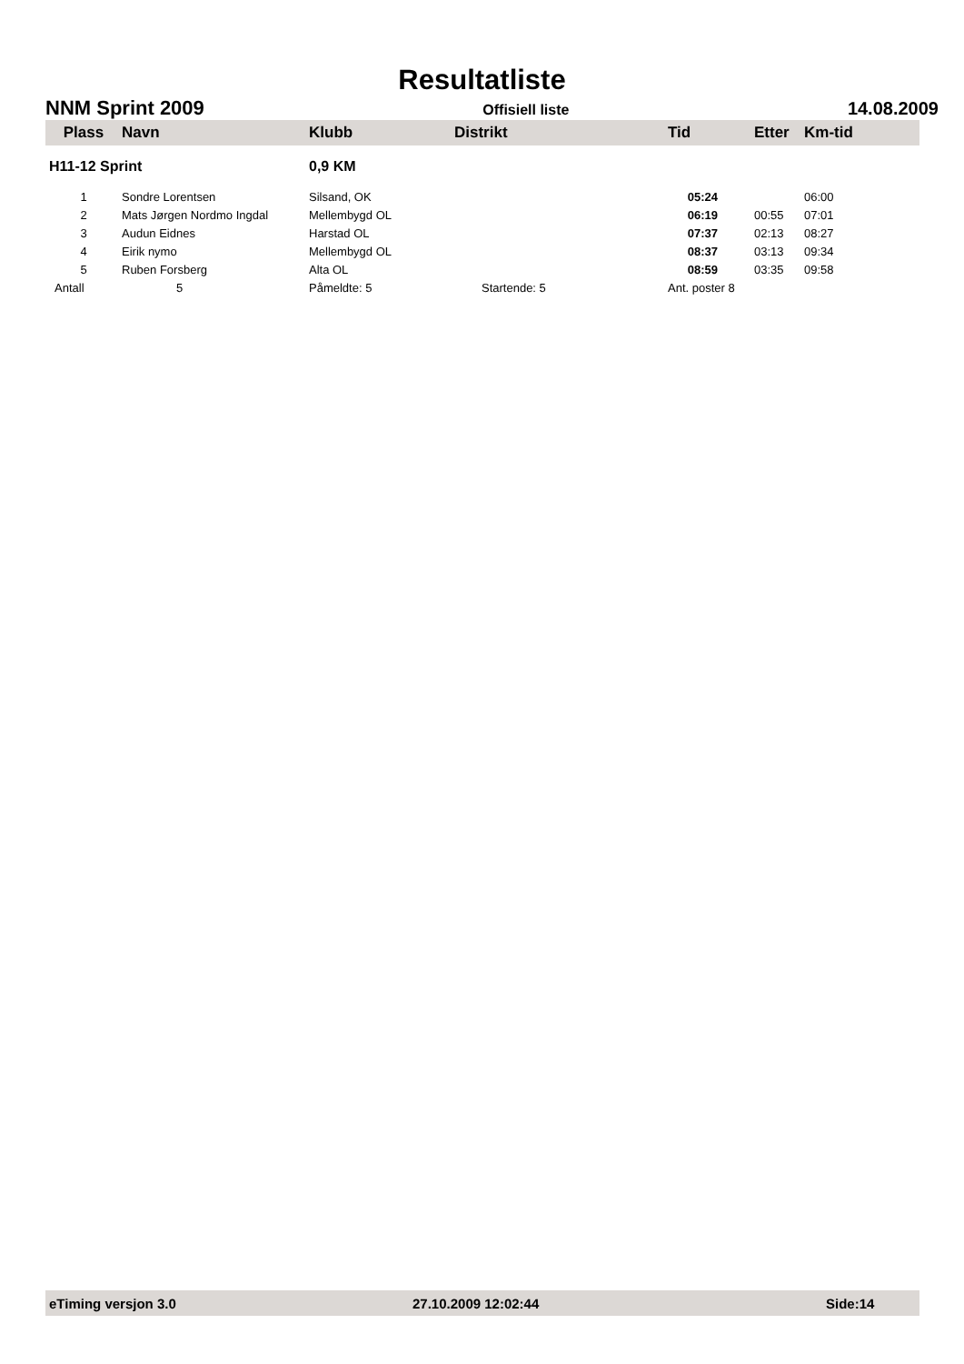Resultatliste
NNM Sprint 2009 Offisiell liste 14.08.2009
| Plass | Navn | Klubb | Distrikt | Tid | Etter | Km-tid |
| --- | --- | --- | --- | --- | --- | --- |
| H11-12 Sprint | | 0,9 KM | | | | |
| 1 | Sondre Lorentsen | Silsand, OK | | 05:24 | | 06:00 |
| 2 | Mats Jørgen Nordmo Ingdal | Mellembygd OL | | 06:19 | 00:55 | 07:01 |
| 3 | Audun Eidnes | Harstad OL | | 07:37 | 02:13 | 08:27 |
| 4 | Eirik nymo | Mellembygd OL | | 08:37 | 03:13 | 09:34 |
| 5 | Ruben Forsberg | Alta OL | | 08:59 | 03:35 | 09:58 |
| Antall | 5 | Påmeldte: 5 | Startende: 5 | Ant. poster 8 | | |
eTiming versjon 3.0 27.10.2009 12:02:44 Side:14